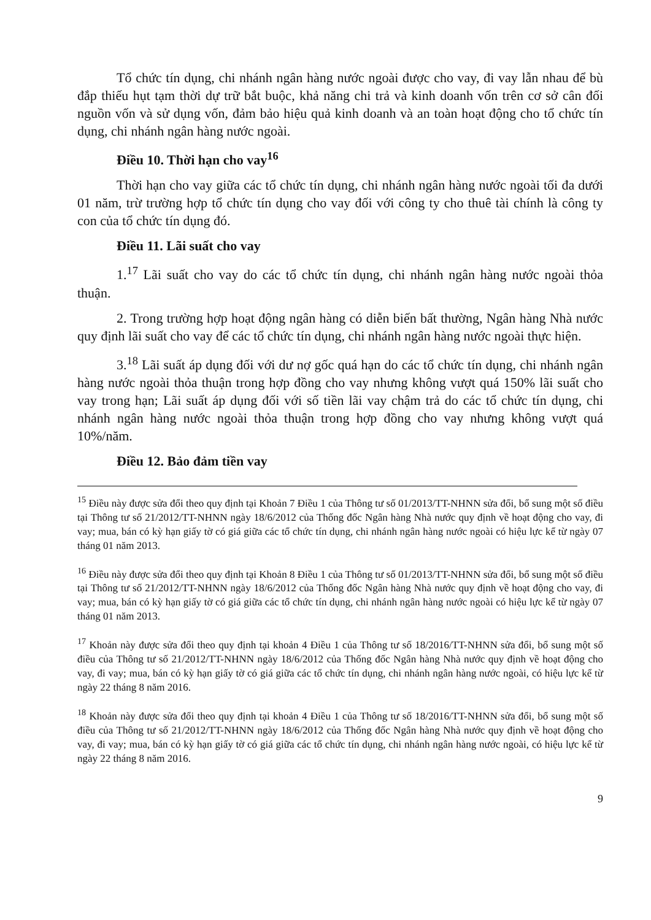Tổ chức tín dụng, chi nhánh ngân hàng nước ngoài được cho vay, đi vay lẫn nhau để bù đắp thiếu hụt tạm thời dự trữ bắt buộc, khả năng chi trả và kinh doanh vốn trên cơ sở cân đối nguồn vốn và sử dụng vốn, đảm bảo hiệu quả kinh doanh và an toàn hoạt động cho tổ chức tín dụng, chi nhánh ngân hàng nước ngoài.
Điều 10. Thời hạn cho vay<sup>16</sup>
Thời hạn cho vay giữa các tổ chức tín dụng, chi nhánh ngân hàng nước ngoài tối đa dưới 01 năm, trừ trường hợp tổ chức tín dụng cho vay đối với công ty cho thuê tài chính là công ty con của tổ chức tín dụng đó.
Điều 11. Lãi suất cho vay
1.<sup>17</sup> Lãi suất cho vay do các tổ chức tín dụng, chi nhánh ngân hàng nước ngoài thỏa thuận.
2. Trong trường hợp hoạt động ngân hàng có diễn biến bất thường, Ngân hàng Nhà nước quy định lãi suất cho vay để các tổ chức tín dụng, chi nhánh ngân hàng nước ngoài thực hiện.
3.<sup>18</sup> Lãi suất áp dụng đối với dư nợ gốc quá hạn do các tổ chức tín dụng, chi nhánh ngân hàng nước ngoài thỏa thuận trong hợp đồng cho vay nhưng không vượt quá 150% lãi suất cho vay trong hạn; Lãi suất áp dụng đối với số tiền lãi vay chậm trả do các tổ chức tín dụng, chi nhánh ngân hàng nước ngoài thỏa thuận trong hợp đồng cho vay nhưng không vượt quá 10%/năm.
Điều 12. Bảo đảm tiền vay
<sup>15</sup> Điều này được sửa đổi theo quy định tại Khoản 7 Điều 1 của Thông tư số 01/2013/TT-NHNN sửa đổi, bổ sung một số điều tại Thông tư số 21/2012/TT-NHNN ngày 18/6/2012 của Thống đốc Ngân hàng Nhà nước quy định về hoạt động cho vay, đi vay; mua, bán có kỳ hạn giấy tờ có giá giữa các tổ chức tín dụng, chi nhánh ngân hàng nước ngoài có hiệu lực kể từ ngày 07 tháng 01 năm 2013.
<sup>16</sup> Điều này được sửa đổi theo quy định tại Khoản 8 Điều 1 của Thông tư số 01/2013/TT-NHNN sửa đổi, bổ sung một số điều tại Thông tư số 21/2012/TT-NHNN ngày 18/6/2012 của Thống đốc Ngân hàng Nhà nước quy định về hoạt động cho vay, đi vay; mua, bán có kỳ hạn giấy tờ có giá giữa các tổ chức tín dụng, chi nhánh ngân hàng nước ngoài có hiệu lực kể từ ngày 07 tháng 01 năm 2013.
<sup>17</sup> Khoản này được sửa đổi theo quy định tại khoản 4 Điều 1 của Thông tư số 18/2016/TT-NHNN sửa đổi, bổ sung một số điều của Thông tư số 21/2012/TT-NHNN ngày 18/6/2012 của Thống đốc Ngân hàng Nhà nước quy định về hoạt động cho vay, đi vay; mua, bán có kỳ hạn giấy tờ có giá giữa các tổ chức tín dụng, chi nhánh ngân hàng nước ngoài, có hiệu lực kể từ ngày 22 tháng 8 năm 2016.
<sup>18</sup> Khoản này được sửa đổi theo quy định tại khoản 4 Điều 1 của Thông tư số 18/2016/TT-NHNN sửa đổi, bổ sung một số điều của Thông tư số 21/2012/TT-NHNN ngày 18/6/2012 của Thống đốc Ngân hàng Nhà nước quy định về hoạt động cho vay, đi vay; mua, bán có kỳ hạn giấy tờ có giá giữa các tổ chức tín dụng, chi nhánh ngân hàng nước ngoài, có hiệu lực kể từ ngày 22 tháng 8 năm 2016.
9